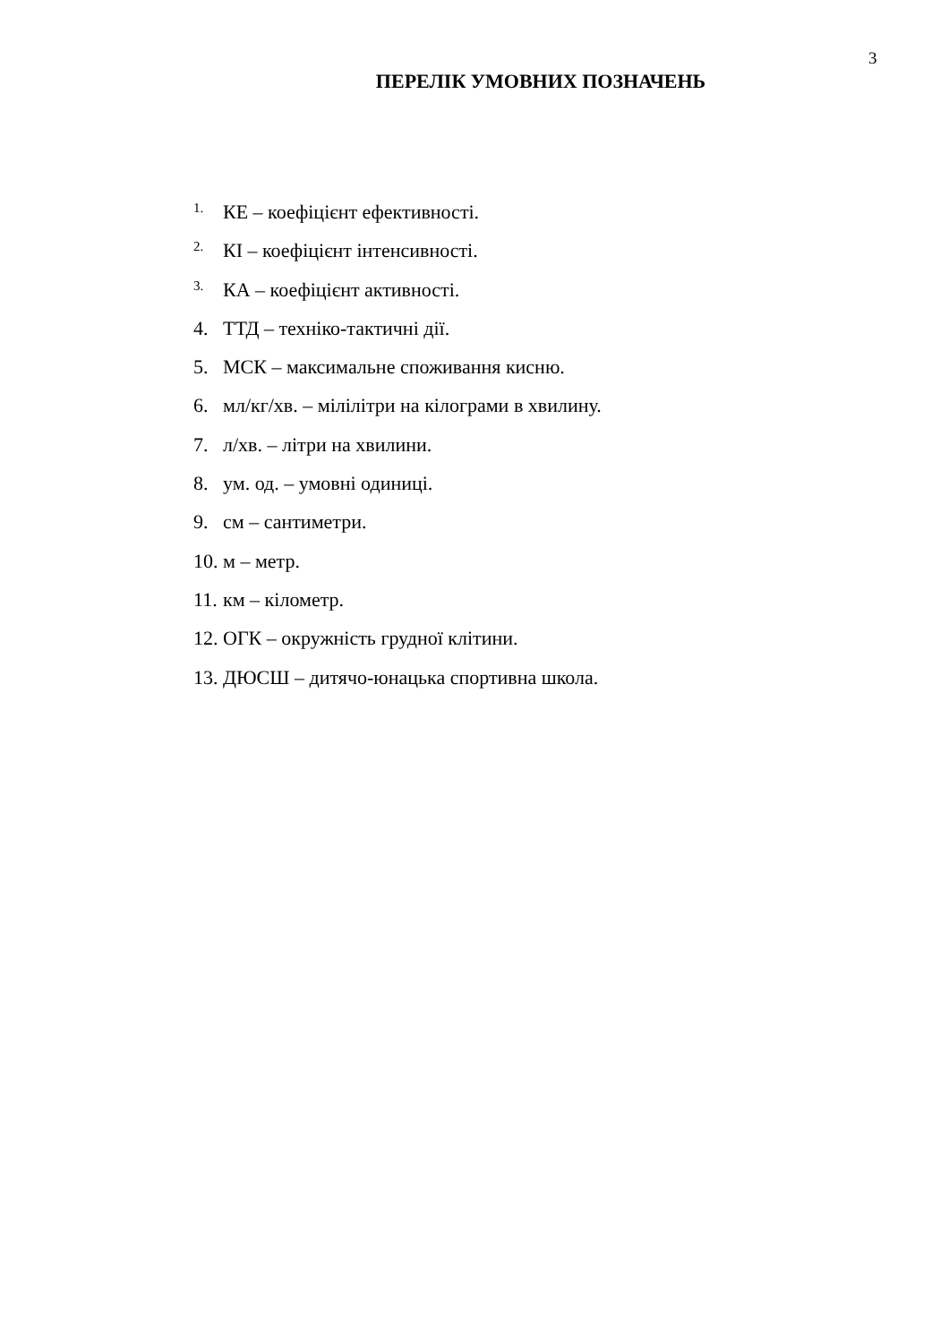3
ПЕРЕЛІК УМОВНИХ ПОЗНАЧЕНЬ
1. КЕ – коефіцієнт ефективності.
2. КІ – коефіцієнт інтенсивності.
3. КА – коефіцієнт активності.
4. ТТД – техніко-тактичні дії.
5. МСК – максимальне споживання кисню.
6. мл/кг/хв. – мілілітри на кілограми в хвилину.
7. л/хв. – літри на хвилини.
8. ум. од. – умовні одиниці.
9. см – сантиметри.
10. м – метр.
11. км – кілометр.
12. ОГК – окружність грудної клітини.
13. ДЮСШ – дитячо-юнацька спортивна школа.